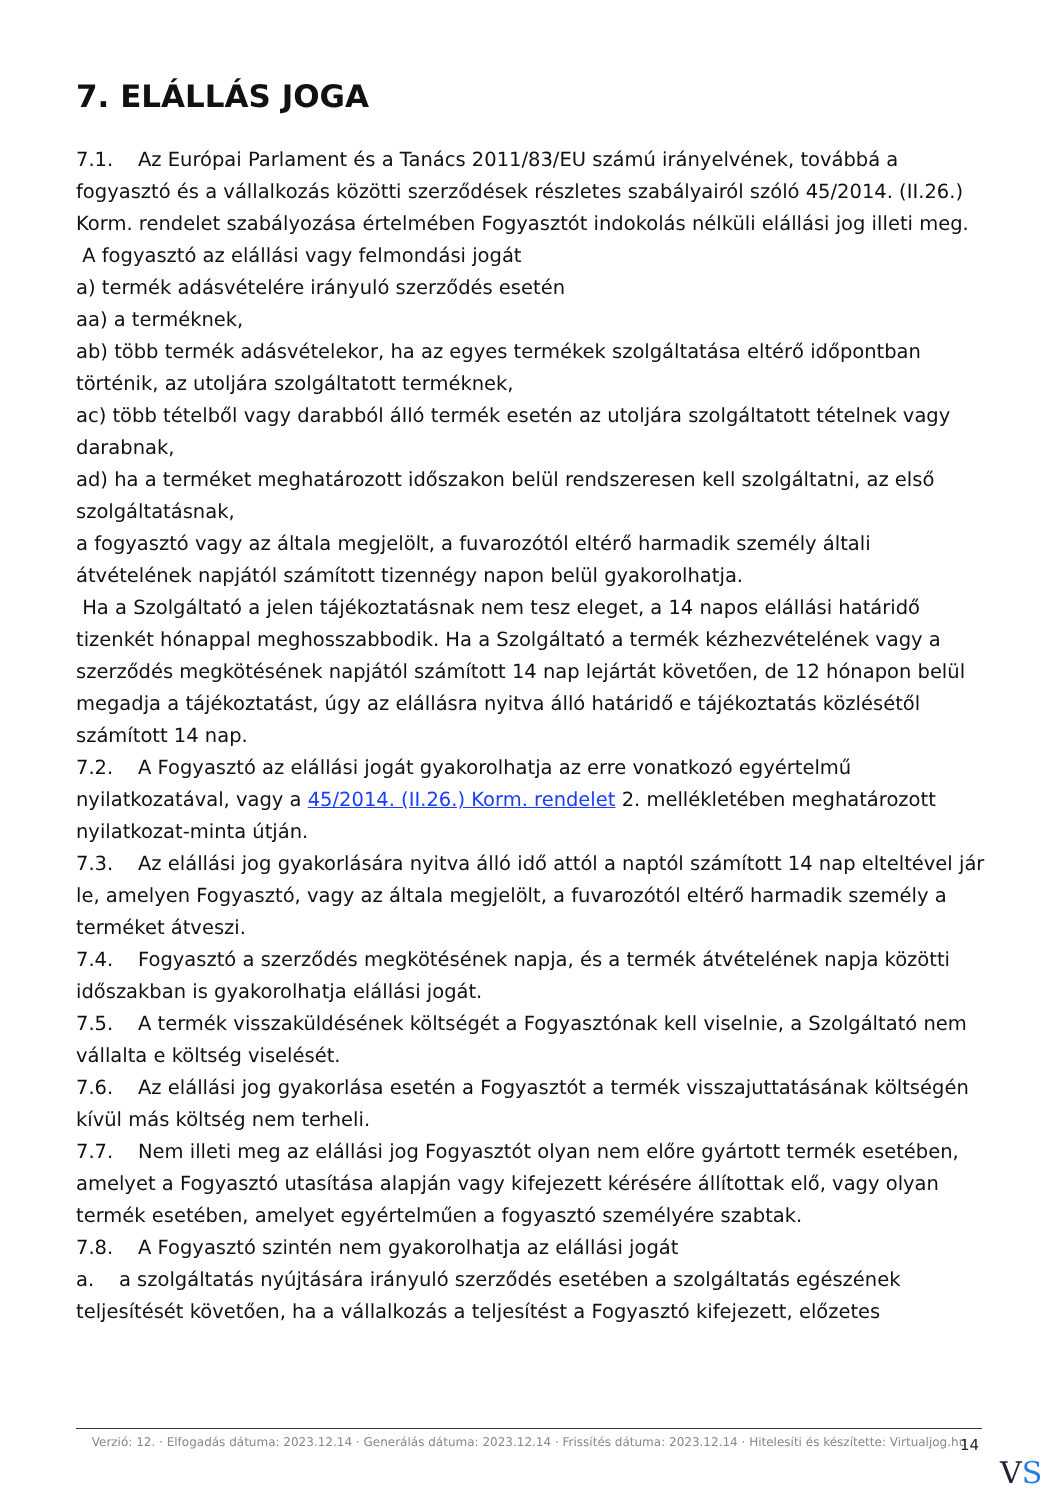7. ELÁLLÁS JOGA
7.1. Az Európai Parlament és a Tanács 2011/83/EU számú irányelvének, továbbá a fogyasztó és a vállalkozás közötti szerződések részletes szabályairól szóló 45/2014. (II.26.) Korm. rendelet szabályozása értelmében Fogyasztót indokolás nélküli elállási jog illeti meg.
A fogyasztó az elállási vagy felmondási jogát
a) termék adásvételére irányuló szerződés esetén
aa) a terméknek,
ab) több termék adásvételekor, ha az egyes termékek szolgáltatása eltérő időpontban történik, az utoljára szolgáltatott terméknek,
ac) több tételből vagy darabból álló termék esetén az utoljára szolgáltatott tételnek vagy darabnak,
ad) ha a terméket meghatározott időszakon belül rendszeresen kell szolgáltatni, az első szolgáltatásnak,
a fogyasztó vagy az általa megjelölt, a fuvarozótól eltérő harmadik személy általi átvételének napjától számított tizennégy napon belül gyakorolhatja.
Ha a Szolgáltató a jelen tájékoztatásnak nem tesz eleget, a 14 napos elállási határidő tizenkét hónappal meghosszabbodik. Ha a Szolgáltató a termék kézhezvételének vagy a szerződés megkötésének napjától számított 14 nap lejártát követően, de 12 hónapon belül megadja a tájékoztatást, úgy az elállásra nyitva álló határidő e tájékoztatás közlésétől számított 14 nap.
7.2. A Fogyasztó az elállási jogát gyakorolhatja az erre vonatkozó egyértelmű nyilatkozatával, vagy a 45/2014. (II.26.) Korm. rendelet 2. mellékletében meghatározott nyilatkozat-minta útján.
7.3. Az elállási jog gyakorlására nyitva álló idő attól a naptól számított 14 nap elteltével jár le, amelyen Fogyasztó, vagy az általa megjelölt, a fuvarozótól eltérő harmadik személy a terméket átveszi.
7.4. Fogyasztó a szerződés megkötésének napja, és a termék átvételének napja közötti időszakban is gyakorolhatja elállási jogát.
7.5. A termék visszaküldésének költségét a Fogyasztónak kell viselnie, a Szolgáltató nem vállalta e költség viselését.
7.6. Az elállási jog gyakorlása esetén a Fogyasztót a termék visszajuttatásának költségén kívül más költség nem terheli.
7.7. Nem illeti meg az elállási jog Fogyasztót olyan nem előre gyártott termék esetében, amelyet a Fogyasztó utasítása alapján vagy kifejezett kérésére állítottak elő, vagy olyan termék esetében, amelyet egyértelműen a fogyasztó személyére szabtak.
7.8. A Fogyasztó szintén nem gyakorolhatja az elállási jogát
a. a szolgáltatás nyújtására irányuló szerződés esetében a szolgáltatás egészének teljesítését követően, ha a vállalkozás a teljesítést a Fogyasztó kifejezett, előzetes
Verzió: 12. · Elfogadás dátuma: 2023.12.14 · Generálás dátuma: 2023.12.14 · Frissítés dátuma: 2023.12.14 · Hitelesíti és készítette: Virtualjog.hu
14
VS